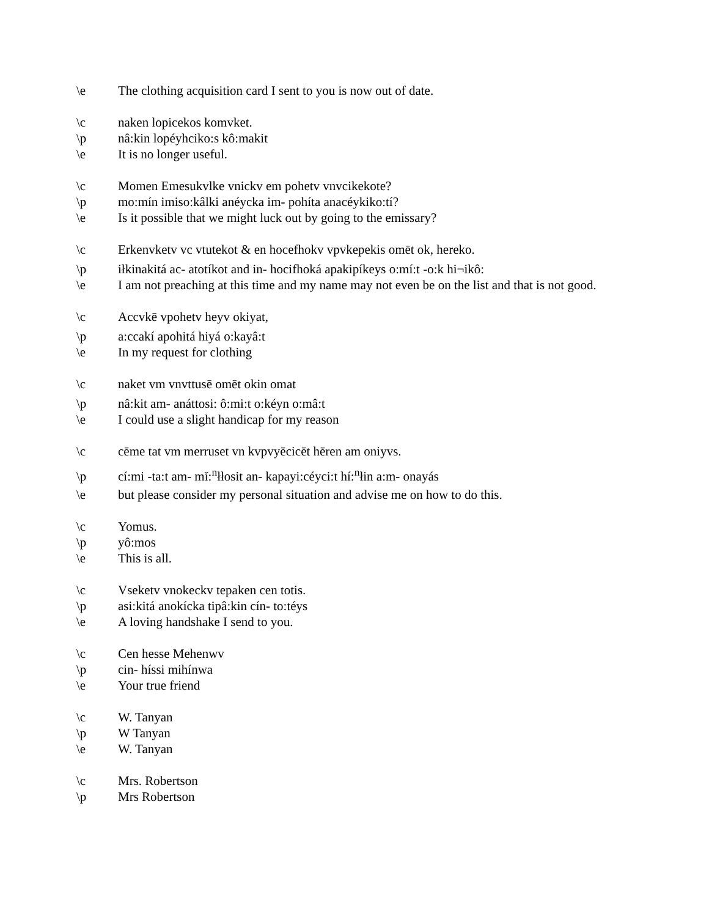\e The clothing acquisition card I sent to you is now out of date.
\c naken lopicekos komvket.
\p nâ:kin lopéyhciko:s kô:makit
\e It is no longer useful.
\c Momen Emesukvlke vnickv em pohetv vnvcikekote?
\p mo:mín imiso:kâlki anéycka im- pohíta anacéykiko:tí?
\e Is it possible that we might luck out by going to the emissary?
\c Erkenvketv vc vtutekot & en hocefhokv vpvkepekis omēt ok, hereko.
\p iłkinakitá ac- atotíkot and in- hocifhoká apakipíkeys o:mí:t -o:k hi¬ikô:
\e I am not preaching at this time and my name may not even be on the list and that is not good.
\c Accvkē vpohetv heyv okiyat,
\p a:ccakí apohitá hiyá o:kayâ:t
\e In my request for clothing
\c naket vm vnvttusē omēt okin omat
\p nâ:kit am- anáttosi: ô:mi:t o:kéyn o:mâ:t
\e I could use a slight handicap for my reason
\c cēme tat vm merruset vn kvpvyēcicēt hēren am oniyvs.
\p cí:mi -ta:t am- mĭ:<sup>n</sup>łłosit an- kapayi:céyci:t hí:<sup>n</sup>łin a:m- onayás
\e but please consider my personal situation and advise me on how to do this.
\c Yomus.
\p yô:mos
\e This is all.
\c Vseketv vnokeckv tepaken cen totis.
\p asi:kitá anokícka tipâ:kin cín- to:téys
\e A loving handshake I send to you.
\c Cen hesse Mehenwv
\p cin- híssi mihínwa
\e Your true friend
\c W. Tanyan
\p W Tanyan
\e W. Tanyan
\c Mrs. Robertson
\p Mrs Robertson